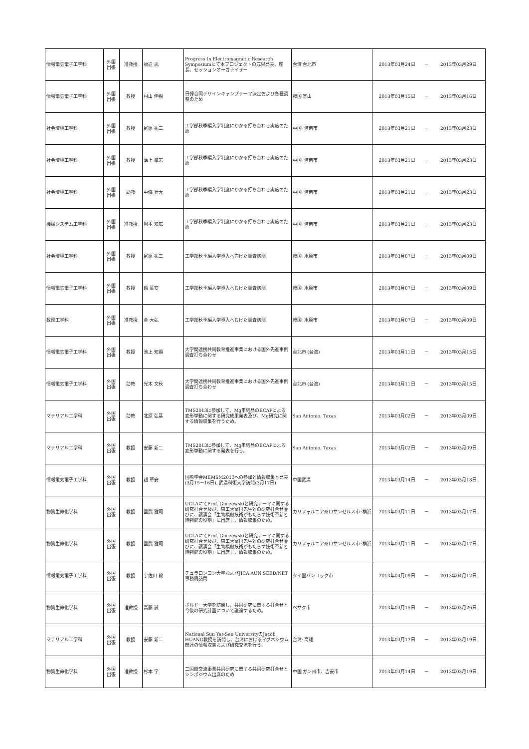| 情報電気電子工学科 | 外国 出張 | 准教授 | 福迫 武 | Progress In Electromagnetic Research Symposiumにて本プロジェクトの成果発表、座長、セッションオーガナイザー | 台湾 台北市 | 2013年03月24日 | － | 2013年03月29日 |
| 情報電気電子工学科 | 外国 出張 | 教授 | 村山 伸樹 | 日韓合同デザインキャンプテーマ決定および各種調整のため | 韓国 釜山 | 2013年03月15日 | － | 2013年03月16日 |
| 社会環境工学科 | 外国 出張 | 教授 | 尾原 祐三 | 工学部秋季編入学制度にかかる打ち合わせ実施のため | 中国･済南市 | 2013年03月21日 | － | 2013年03月23日 |
| 社会環境工学科 | 外国 出張 | 教授 | 溝上 章志 | 工学部秋季編入学制度にかかる打ち合わせ実施のため | 中国･済南市 | 2013年03月21日 | － | 2013年03月23日 |
| 社会環境工学科 | 外国 出張 | 助教 | 中條 壮大 | 工学部秋季編入学制度にかかる打ち合わせ実施のため | 中国･済南市 | 2013年03月21日 | － | 2013年03月23日 |
| 機械システム工学科 | 外国 出張 | 准教授 | 岩本 知広 | 工学部秋季編入学制度にかかる打ち合わせ実施のため | 中国･済南市 | 2013年03月21日 | － | 2013年03月23日 |
| 社会環境工学科 | 外国 出張 | 教授 | 尾原 祐三 | 工学部秋季編入学導入へ向けた調査訪問 | 韓国･水原市 | 2013年03月07日 | － | 2013年03月09日 |
| 情報電気電子工学科 | 外国 出張 | 教授 | 趙 華安 | 工学部秋季編入学導入へむけた調査訪問 | 韓国･水原市 | 2013年03月07日 | － | 2013年03月09日 |
| 数理工学科 | 外国 出張 | 准教授 | 金 大弘 | 工学部秋季編入学導入へむけた調査訪問 | 韓国･水原市 | 2013年03月07日 | － | 2013年03月09日 |
| 情報電気電子工学科 | 外国 出張 | 教授 | 池上 知顕 | 大学間連携共同教育推進事業における国外先進事例調査打ち合わせ | 台北市 (台湾) | 2013年03月11日 | － | 2013年03月15日 |
| 情報電気電子工学科 | 外国 出張 | 助教 | 光木 文秋 | 大学間連携共同教育推進事業における国外先進事例調査打ち合わせ | 台北市 (台湾) | 2013年03月11日 | － | 2013年03月15日 |
| マテリアル工学科 | 外国 出張 | 助教 | 北原 弘基 | TMS2013に参加して、Mg単結晶のECAPによる変形挙動に関する研究成果発表及び、Mg研究に関する情報収集を行うため。 | San Antonio, Texas | 2013年03月02日 | － | 2013年03月09日 |
| マテリアル工学科 | 外国 出張 | 教授 | 安藤 新二 | TMS2013に参加して、Mg単結晶のECAPによる変形挙動に関する発表を行う。 | San Antonio, Texas | 2013年03月02日 | － | 2013年03月09日 |
| 情報電気電子工学科 | 外国 出張 | 教授 | 趙 華安 | 国際学会MEMSM2013への参加と情報収集と発表(3月15－16日), 武漢科術大学訪問(3月17日) | 中国武漢 | 2013年03月14日 | － | 2013年03月18日 |
| 物質生命化学科 | 外国 出張 | 教授 | 國武 雅司 | UCLAにてProf. Gimzewskiと研究テーマに関する研究打合せ及び、東工大富田先生との研究打合せ並びに、講演会「生物模倣技術がもたらす技術革新と博物館の役割」に出席し、情報収集のため。 | カリフォルニア州ロサンゼルス市･横浜 | 2013年03月11日 | － | 2013年03月17日 |
| 物質生命化学科 | 外国 出張 | 教授 | 國武 雅司 | UCLAにてProf. Gimzewskiと研究テーマに関する研究打合せ及び、東工大富田先生との研究打合せ並びに、講演会「生物模倣技術がもたらす技術革新と博物館の役割」に出席し、情報収集のため。 | カリフォルニア州ロサンゼルス市･横浜 | 2013年03月11日 | － | 2013年03月17日 |
| 情報電気電子工学科 | 外国 出張 | 教授 | 宇佐川 毅 | チュラロンコン大学およびJICA AUN SEED/NET事務局訪問 | タイ国バンコック市 | 2013年04月09日 | － | 2013年04月12日 |
| 物質生命化学科 | 外国 出張 | 准教授 | 高藤 誠 | ボルドー大学を訪問し、共同研究に関する打合せと今後の研究計画について議論するため。 | ペサク市 | 2013年03月15日 | － | 2013年03月26日 |
| マテリアル工学科 | 外国 出張 | 教授 | 安藤 新二 | National Sun Yat-Sen UniversityのJacob HUANG教授を訪問し、台湾におけるマグネシウム関連の情報収集および研究交流を行う。 | 台湾･高雄 | 2013年03月17日 | － | 2013年03月19日 |
| 物質生命化学科 | 外国 出張 | 准教授 | 杉本 学 | 二国間交流事業共同研究に関する共同研究打合せとシンポジウム出席のため | 中国 ガン州市、吉安市 | 2013年03月14日 | － | 2013年03月19日 |